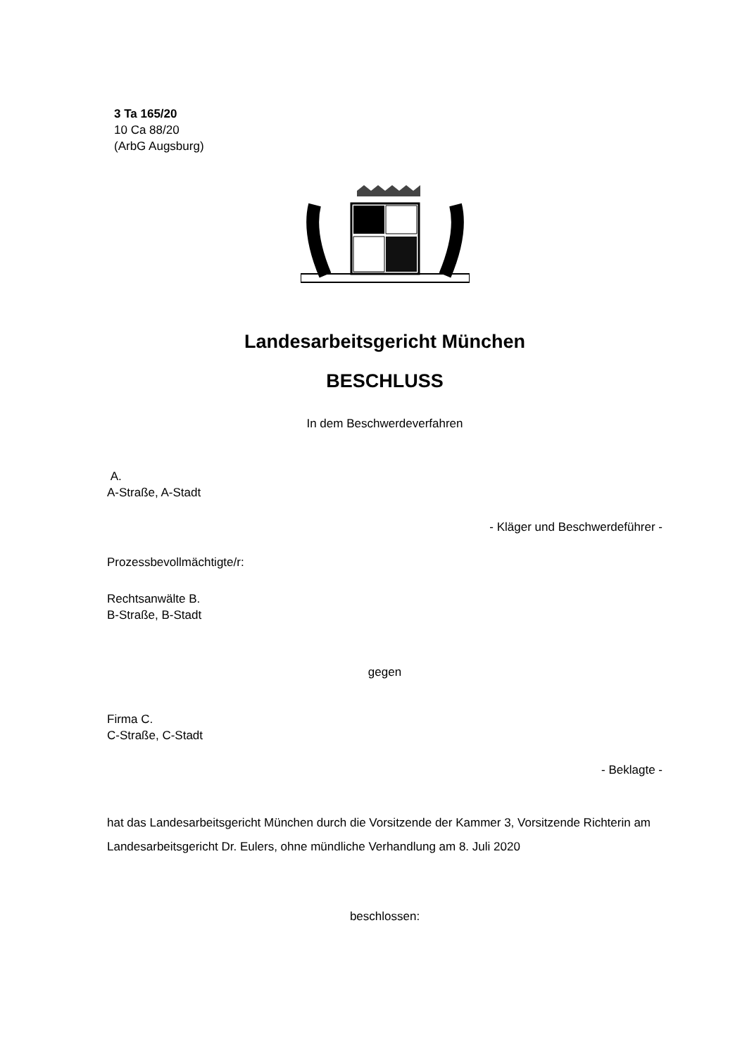3 Ta 165/20
10 Ca 88/20
(ArbG Augsburg)
Landesarbeitsgericht München
BESCHLUSS
In dem Beschwerdeverfahren
A.
A-Straße, A-Stadt
- Kläger und Beschwerdeführer -
Prozessbevollmächtigte/r:
Rechtsanwälte B.
B-Straße, B-Stadt
gegen
Firma C.
C-Straße, C-Stadt
- Beklagte -
hat das Landesarbeitsgericht München durch die Vorsitzende der Kammer 3, Vorsitzende Richterin am Landesarbeitsgericht Dr. Eulers, ohne mündliche Verhandlung am 8. Juli 2020
beschlossen: